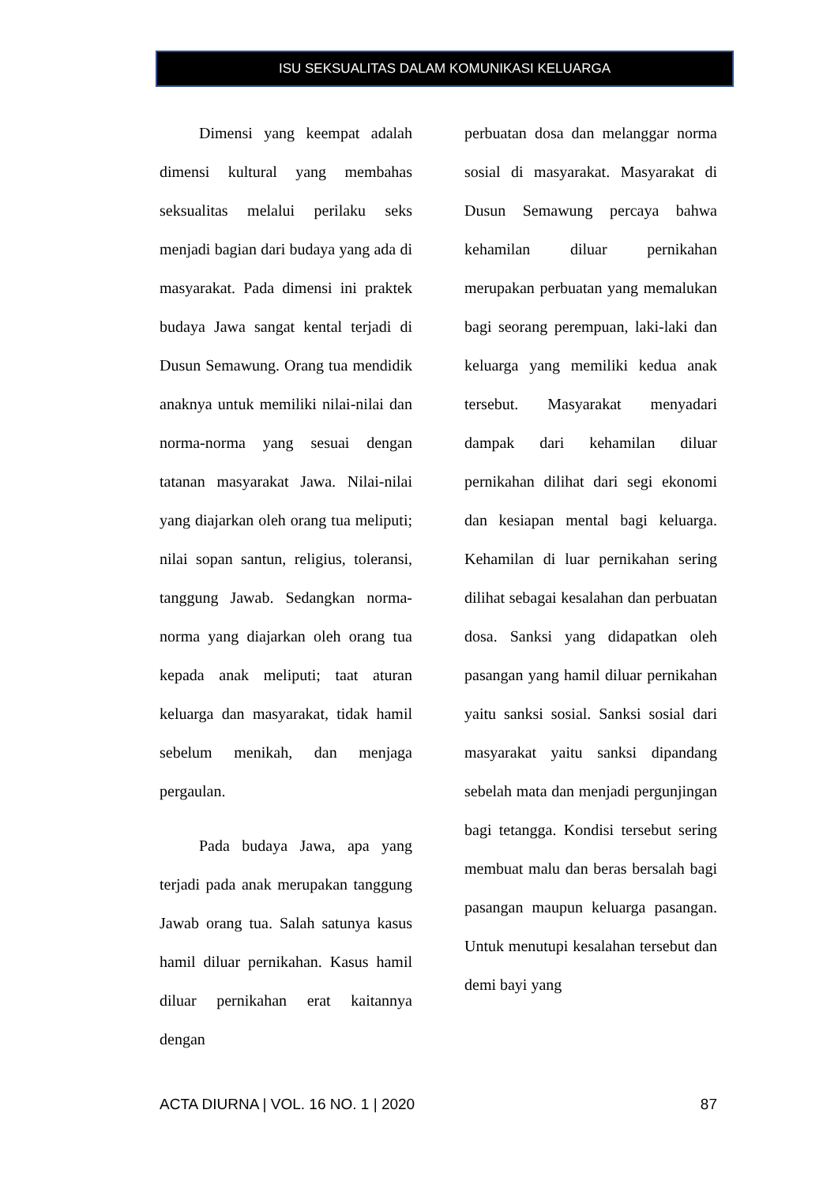ISU SEKSUALITAS DALAM KOMUNIKASI KELUARGA
Dimensi yang keempat adalah dimensi kultural yang membahas seksualitas melalui perilaku seks menjadi bagian dari budaya yang ada di masyarakat. Pada dimensi ini praktek budaya Jawa sangat kental terjadi di Dusun Semawung. Orang tua mendidik anaknya untuk memiliki nilai-nilai dan norma-norma yang sesuai dengan tatanan masyarakat Jawa. Nilai-nilai yang diajarkan oleh orang tua meliputi; nilai sopan santun, religius, toleransi, tanggung Jawab. Sedangkan norma-norma yang diajarkan oleh orang tua kepada anak meliputi; taat aturan keluarga dan masyarakat, tidak hamil sebelum menikah, dan menjaga pergaulan.
Pada budaya Jawa, apa yang terjadi pada anak merupakan tanggung Jawab orang tua. Salah satunya kasus hamil diluar pernikahan. Kasus hamil diluar pernikahan erat kaitannya dengan
perbuatan dosa dan melanggar norma sosial di masyarakat. Masyarakat di Dusun Semawung percaya bahwa kehamilan diluar pernikahan merupakan perbuatan yang memalukan bagi seorang perempuan, laki-laki dan keluarga yang memiliki kedua anak tersebut. Masyarakat menyadari dampak dari kehamilan diluar pernikahan dilihat dari segi ekonomi dan kesiapan mental bagi keluarga. Kehamilan di luar pernikahan sering dilihat sebagai kesalahan dan perbuatan dosa. Sanksi yang didapatkan oleh pasangan yang hamil diluar pernikahan yaitu sanksi sosial. Sanksi sosial dari masyarakat yaitu sanksi dipandang sebelah mata dan menjadi pergunjingan bagi tetangga. Kondisi tersebut sering membuat malu dan beras bersalah bagi pasangan maupun keluarga pasangan. Untuk menutupi kesalahan tersebut dan demi bayi yang
ACTA DIURNA | VOL. 16 NO. 1 | 2020 87